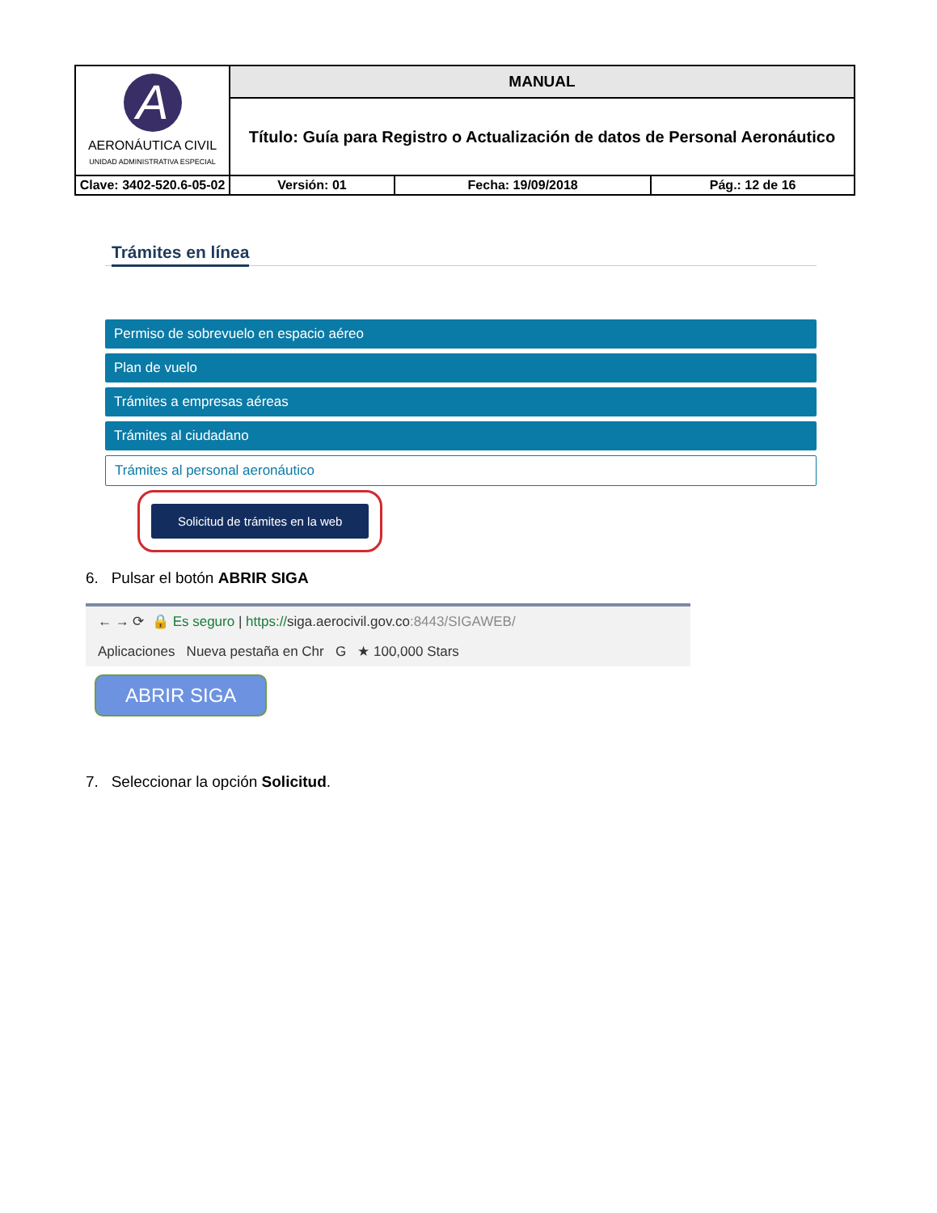| A AERONÁUTICA CIVIL UNIDAD ADMINISTRATIVA ESPECIAL | MANUAL | | | |
| | Título: Guía para Registro o Actualización de datos de Personal Aeronáutico | | | |
| Clave: 3402-520.6-05-02 | | Versión: 01 | Fecha: 19/09/2018 | Pág.: 12 de 16 |
Trámites en línea
Permiso de sobrevuelo en espacio aéreo
Plan de vuelo
Trámites a empresas aéreas
Trámites al ciudadano
Trámites al personal aeronáutico
Solicitud de trámites en la web
6. Pulsar el botón ABRIR SIGA
← → ⟳ 🔒 Es seguro | https://siga.aerocivil.gov.co:8443/SIGAWEB/
Aplicaciones Nueva pestaña en Chr G ★ 100,000 Stars
ABRIR SIGA
7. Seleccionar la opción Solicitud.